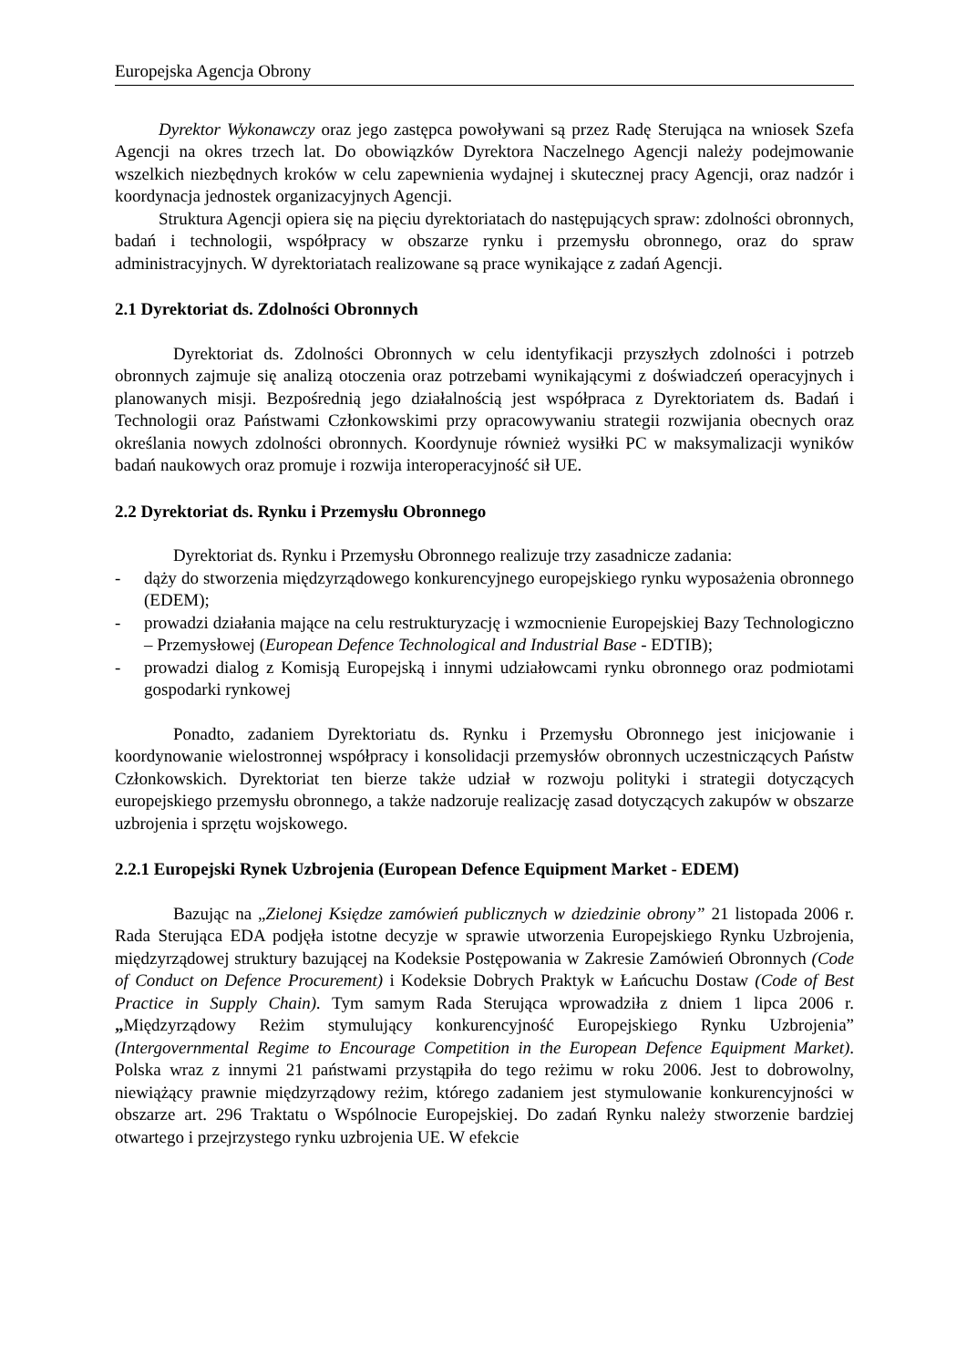Europejska Agencja Obrony
Dyrektor Wykonawczy oraz jego zastępca powoływani są przez Radę Sterująca na wniosek Szefa Agencji na okres trzech lat. Do obowiązków Dyrektora Naczelnego Agencji należy podejmowanie wszelkich niezbędnych kroków w celu zapewnienia wydajnej i skutecznej pracy Agencji, oraz nadzór i koordynacja jednostek organizacyjnych Agencji.
Struktura Agencji opiera się na pięciu dyrektoriatach do następujących spraw: zdolności obronnych, badań i technologii, współpracy w obszarze rynku i przemysłu obronnego, oraz do spraw administracyjnych. W dyrektoriatach realizowane są prace wynikające z zadań Agencji.
2.1 Dyrektoriat ds. Zdolności Obronnych
Dyrektoriat ds. Zdolności Obronnych w celu identyfikacji przyszłych zdolności i potrzeb obronnych zajmuje się analizą otoczenia oraz potrzebami wynikającymi z doświadczeń operacyjnych i planowanych misji. Bezpośrednią jego działalnością jest współpraca z Dyrektoriatem ds. Badań i Technologii oraz Państwami Członkowskimi przy opracowywaniu strategii rozwijania obecnych oraz określania nowych zdolności obronnych. Koordynuje również wysiłki PC w maksymalizacji wyników badań naukowych oraz promuje i rozwija interoperacyjność sił UE.
2.2 Dyrektoriat ds. Rynku i Przemysłu Obronnego
Dyrektoriat ds. Rynku i Przemysłu Obronnego realizuje trzy zasadnicze zadania:
- dąży do stworzenia międzyrządowego konkurencyjnego europejskiego rynku wyposażenia obronnego (EDEM);
- prowadzi działania mające na celu restrukturyzację i wzmocnienie Europejskiej Bazy Technologiczno – Przemysłowej (European Defence Technological and Industrial Base - EDTIB);
- prowadzi dialog z Komisją Europejską i innymi udziałowcami rynku obronnego oraz podmiotami gospodarki rynkowej
Ponadto, zadaniem Dyrektoriatu ds. Rynku i Przemysłu Obronnego jest inicjowanie i koordynowanie wielostronnej współpracy i konsolidacji przemysłów obronnych uczestniczących Państw Członkowskich. Dyrektoriat ten bierze także udział w rozwoju polityki i strategii dotyczących europejskiego przemysłu obronnego, a także nadzoruje realizację zasad dotyczących zakupów w obszarze uzbrojenia i sprzętu wojskowego.
2.2.1 Europejski Rynek Uzbrojenia (European Defence Equipment Market - EDEM)
Bazując na „Zielonej Księdze zamówień publicznych w dziedzinie obrony” 21 listopada 2006 r. Rada Sterująca EDA podjęła istotne decyzje w sprawie utworzenia Europejskiego Rynku Uzbrojenia, międzyrządowej struktury bazującej na Kodeksie Postępowania w Zakresie Zamówień Obronnych (Code of Conduct on Defence Procurement) i Kodeksie Dobrych Praktyk w Łańcuchu Dostaw (Code of Best Practice in Supply Chain). Tym samym Rada Sterująca wprowadziła z dniem 1 lipca 2006 r. „Międzyrządowy Reżim stymulujący konkurencyjność Europejskiego Rynku Uzbrojenia” (Intergovernmental Regime to Encourage Competition in the European Defence Equipment Market). Polska wraz z innymi 21 państwami przystąpiła do tego reżimu w roku 2006. Jest to dobrowolny, niewiążący prawnie międzyrządowy reżim, którego zadaniem jest stymulowanie konkurencyjności w obszarze art. 296 Traktatu o Wspólnocie Europejskiej. Do zadań Rynku należy stworzenie bardziej otwartego i przejrzystego rynku uzbrojenia UE. W efekcie